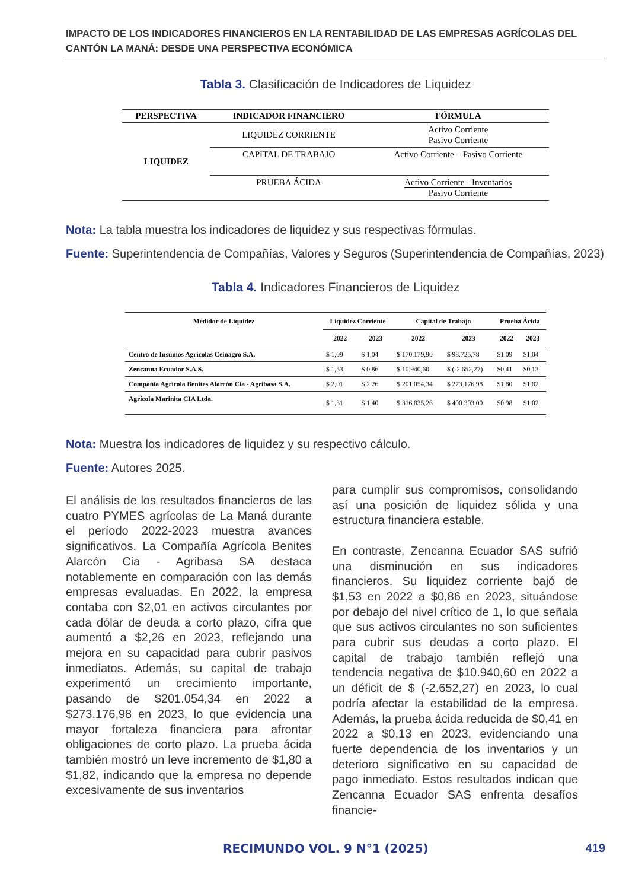IMPACTO DE LOS INDICADORES FINANCIEROS EN LA RENTABILIDAD DE LAS EMPRESAS AGRÍCOLAS DEL CANTÓN LA MANÁ: DESDE UNA PERSPECTIVA ECONÓMICA
Tabla 3. Clasificación de Indicadores de Liquidez
| PERSPECTIVA | INDICADOR FINANCIERO | FÓRMULA |
| --- | --- | --- |
| LIQUIDEZ | LIQUIDEZ CORRIENTE | Activo Corriente Pasivo Corriente |
| | CAPITAL DE TRABAJO | Activo Corriente – Pasivo Corriente |
| | PRUEBA ÁCIDA | Activo Corriente - Inventarios Pasivo Corriente |
Nota: La tabla muestra los indicadores de liquidez y sus respectivas fórmulas.
Fuente: Superintendencia de Compañías, Valores y Seguros (Superintendencia de Compañías, 2023)
Tabla 4. Indicadores Financieros de Liquidez
| Medidor de Liquidez | Liquidez Corriente | | Capital de Trabajo | | Prueba Ácida | |
| --- | --- | --- | --- | --- | --- | --- |
| | 2022 | 2023 | 2022 | 2023 | 2022 | 2023 |
| Centro de Insumos Agrícolas Ceinagro S.A. | $ 1,09 | $ 1,04 | $ 170.179,90 | $ 98.725,78 | $1.09 | $1,04 |
| Zencanna Ecuador S.A.S. | $ 1,53 | $ 0,86 | $ 10.940,60 | $ (-2.652,27) | $0,41 | $0,13 |
| Compañía Agrícola Benites Alarcón Cia - Agribasa S.A. | $ 2,01 | $ 2,26 | $ 201.054,34 | $ 273.176,98 | $1,80 | $1,82 |
| Agrícola Marinita CIA Ltda. | $ 1,31 | $ 1,40 | $ 316.835,26 | $ 400.303,00 | $0,98 | $1,02 |
Nota: Muestra los indicadores de liquidez y su respectivo cálculo.
Fuente: Autores 2025.
El análisis de los resultados financieros de las cuatro PYMES agrícolas de La Maná durante el período 2022-2023 muestra avances significativos. La Compañía Agrícola Benites Alarcón Cia - Agribasa SA destaca notablemente en comparación con las demás empresas evaluadas. En 2022, la empresa contaba con $2,01 en activos circulantes por cada dólar de deuda a corto plazo, cifra que aumentó a $2,26 en 2023, reflejando una mejora en su capacidad para cubrir pasivos inmediatos. Además, su capital de trabajo experimentó un crecimiento importante, pasando de $201.054,34 en 2022 a $273.176,98 en 2023, lo que evidencia una mayor fortaleza financiera para afrontar obligaciones de corto plazo. La prueba ácida también mostró un leve incremento de $1,80 a $1,82, indicando que la empresa no depende excesivamente de sus inventarios
para cumplir sus compromisos, consolidando así una posición de liquidez sólida y una estructura financiera estable.
En contraste, Zencanna Ecuador SAS sufrió una disminución en sus indicadores financieros. Su liquidez corriente bajó de $1,53 en 2022 a $0,86 en 2023, situándose por debajo del nivel crítico de 1, lo que señala que sus activos circulantes no son suficientes para cubrir sus deudas a corto plazo. El capital de trabajo también reflejó una tendencia negativa de $10.940,60 en 2022 a un déficit de $ (-2.652,27) en 2023, lo cual podría afectar la estabilidad de la empresa. Además, la prueba ácida reducida de $0,41 en 2022 a $0,13 en 2023, evidenciando una fuerte dependencia de los inventarios y un deterioro significativo en su capacidad de pago inmediato. Estos resultados indican que Zencanna Ecuador SAS enfrenta desafíos financie-
RECIMUNDO VOL. 9 N°1 (2025) 419